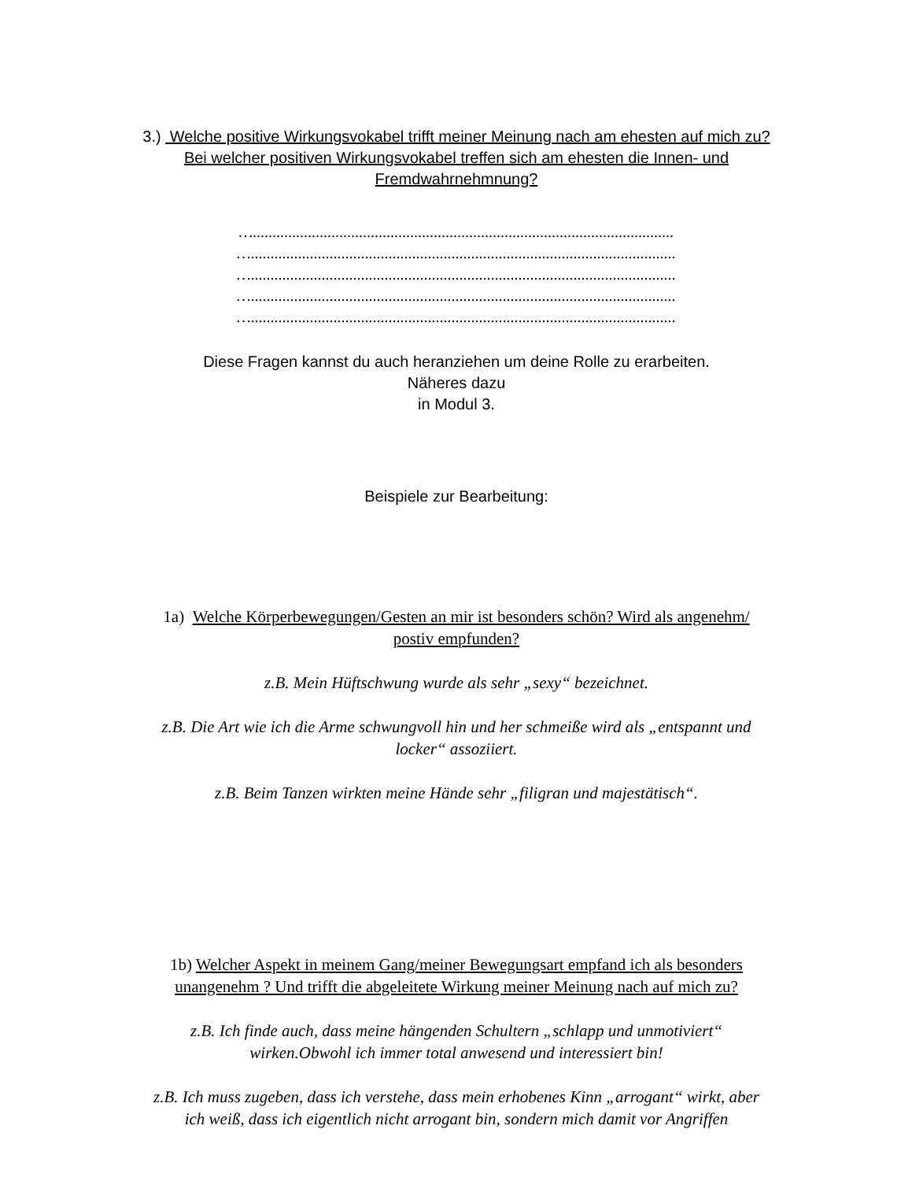3.) Welche positive Wirkungsvokabel trifft meiner Meinung nach am ehesten auf mich zu? Bei welcher positiven Wirkungsvokabel treffen sich am ehesten die Innen- und Fremdwahrnehmnung?
…...........................................................................................................
…............................................................................................................
…............................................................................................................
…............................................................................................................
…............................................................................................................
Diese Fragen kannst du auch heranziehen um deine Rolle zu erarbeiten.
Näheres dazu
in Modul 3.
Beispiele zur Bearbeitung:
1a) Welche Körperbewegungen/Gesten an mir ist besonders schön? Wird als angenehm/ postiv empfunden?
z.B. Mein Hüftschwung wurde als sehr „sexy“ bezeichnet.
z.B. Die Art wie ich die Arme schwungvoll hin und her schmeiße wird als „entspannt und locker“ assoziiert.
z.B. Beim Tanzen wirkten meine Hände sehr „filigran und majestätisch“.
1b) Welcher Aspekt in meinem Gang/meiner Bewegungsart empfand ich als besonders unangenehm ? Und trifft die abgeleitete Wirkung meiner Meinung nach auf mich zu?
z.B. Ich finde auch, dass meine hängenden Schultern „schlapp und unmotiviert“ wirken.Obwohl ich immer total anwesend und interessiert bin!
z.B. Ich muss zugeben, dass ich verstehe, dass mein erhobenes Kinn „arrogant“ wirkt, aber ich weiß, dass ich eigentlich nicht arrogant bin, sondern mich damit vor Angriffen